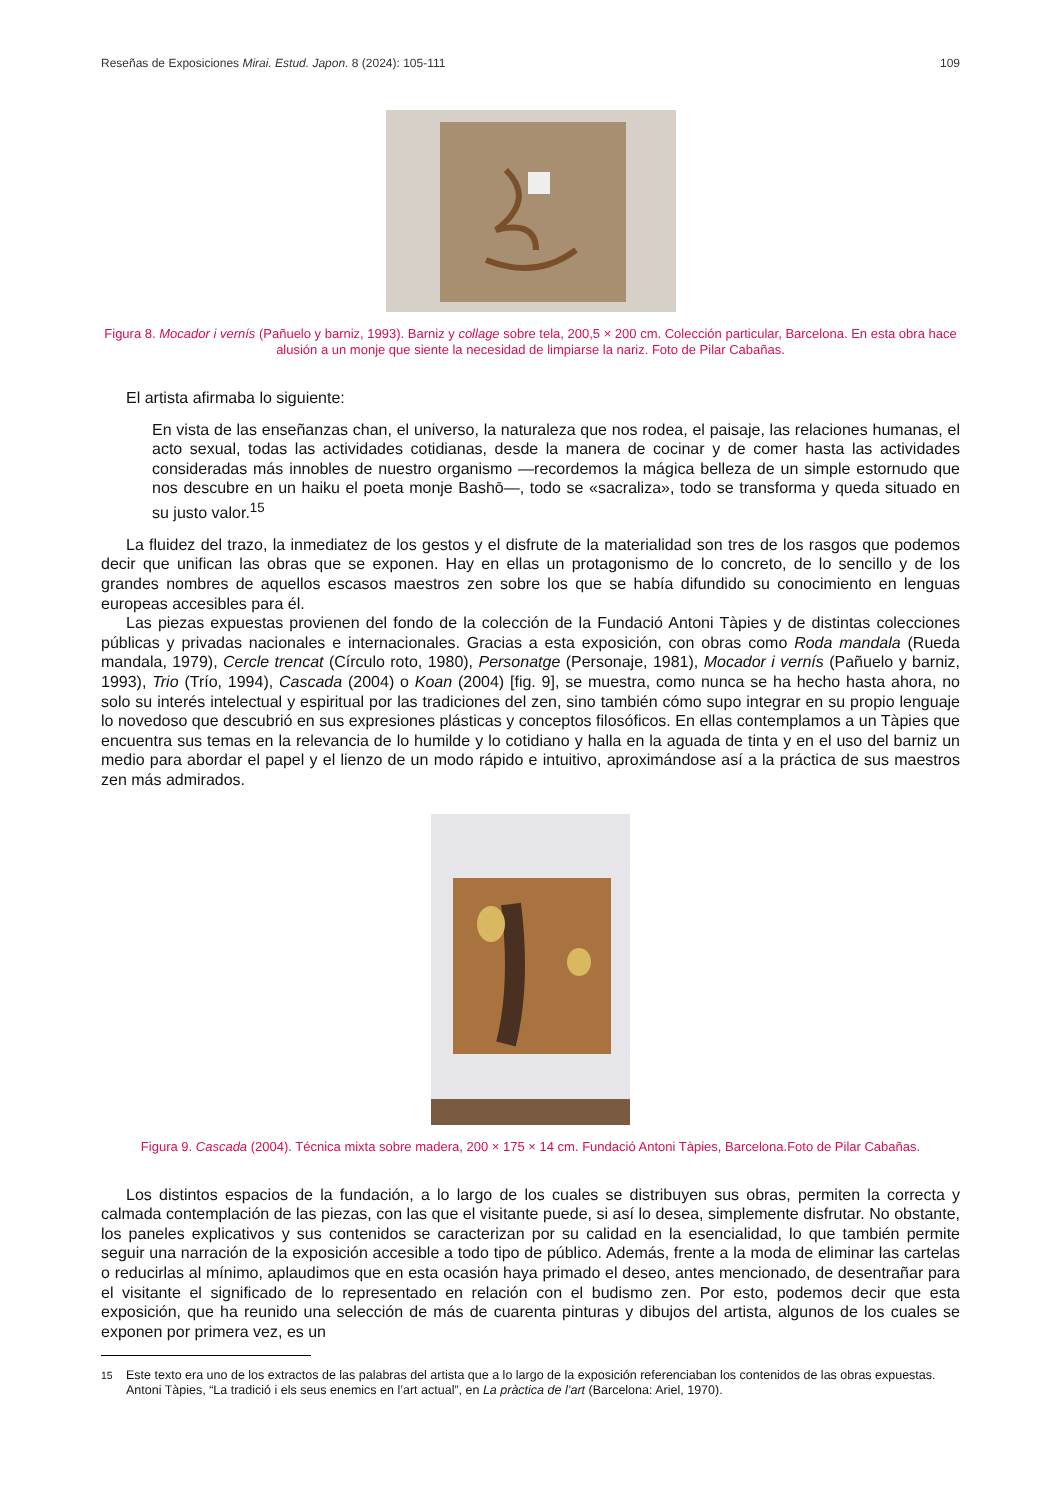Reseñas de Exposiciones Mirai. Estud. Japon. 8 (2024): 105-111 109
Figura 8. Mocador i vernís (Pañuelo y barniz, 1993). Barniz y collage sobre tela, 200,5 × 200 cm. Colección particular, Barcelona. En esta obra hace alusión a un monje que siente la necesidad de limpiarse la nariz. Foto de Pilar Cabañas.
El artista afirmaba lo siguiente:
En vista de las enseñanzas chan, el universo, la naturaleza que nos rodea, el paisaje, las relaciones humanas, el acto sexual, todas las actividades cotidianas, desde la manera de cocinar y de comer hasta las actividades consideradas más innobles de nuestro organismo —recordemos la mágica belleza de un simple estornudo que nos descubre en un haiku el poeta monje Bashō—, todo se «sacraliza», todo se transforma y queda situado en su justo valor.<sup>15</sup>
La fluidez del trazo, la inmediatez de los gestos y el disfrute de la materialidad son tres de los rasgos que podemos decir que unifican las obras que se exponen. Hay en ellas un protagonismo de lo concreto, de lo sencillo y de los grandes nombres de aquellos escasos maestros zen sobre los que se había difundido su conocimiento en lenguas europeas accesibles para él.
Las piezas expuestas provienen del fondo de la colección de la Fundació Antoni Tàpies y de distintas colecciones públicas y privadas nacionales e internacionales. Gracias a esta exposición, con obras como Roda mandala (Rueda mandala, 1979), Cercle trencat (Círculo roto, 1980), Personatge (Personaje, 1981), Mocador i vernís (Pañuelo y barniz, 1993), Trio (Trío, 1994), Cascada (2004) o Koan (2004) [fig. 9], se muestra, como nunca se ha hecho hasta ahora, no solo su interés intelectual y espiritual por las tradiciones del zen, sino también cómo supo integrar en su propio lenguaje lo novedoso que descubrió en sus expresiones plásticas y conceptos filosóficos. En ellas contemplamos a un Tàpies que encuentra sus temas en la relevancia de lo humilde y lo cotidiano y halla en la aguada de tinta y en el uso del barniz un medio para abordar el papel y el lienzo de un modo rápido e intuitivo, aproximándose así a la práctica de sus maestros zen más admirados.
Figura 9. Cascada (2004). Técnica mixta sobre madera, 200 × 175 × 14 cm. Fundació Antoni Tàpies, Barcelona.Foto de Pilar Cabañas.
Los distintos espacios de la fundación, a lo largo de los cuales se distribuyen sus obras, permiten la correcta y calmada contemplación de las piezas, con las que el visitante puede, si así lo desea, simplemente disfrutar. No obstante, los paneles explicativos y sus contenidos se caracterizan por su calidad en la esencialidad, lo que también permite seguir una narración de la exposición accesible a todo tipo de público. Además, frente a la moda de eliminar las cartelas o reducirlas al mínimo, aplaudimos que en esta ocasión haya primado el deseo, antes mencionado, de desentrañar para el visitante el significado de lo representado en relación con el budismo zen. Por esto, podemos decir que esta exposición, que ha reunido una selección de más de cuarenta pinturas y dibujos del artista, algunos de los cuales se exponen por primera vez, es un
<sup>15</sup> Este texto era uno de los extractos de las palabras del artista que a lo largo de la exposición referenciaban los contenidos de las obras expuestas. Antoni Tàpies, “La tradició i els seus enemics en l’art actual”, en La pràctica de l’art (Barcelona: Ariel, 1970).